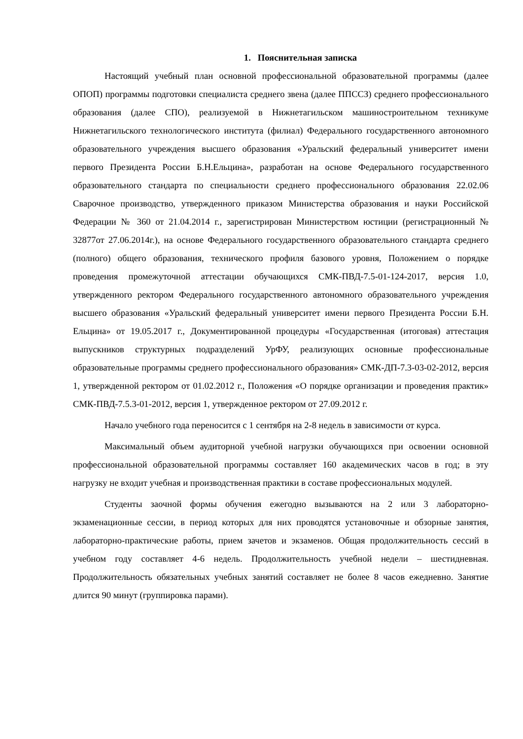1. Пояснительная записка
Настоящий учебный план основной профессиональной образовательной программы (далее ОПОП) программы подготовки специалиста среднего звена (далее ППССЗ) среднего профессионального образования (далее СПО), реализуемой в Нижнетагильском машиностроительном техникуме Нижнетагильского технологического института (филиал) Федерального государственного автономного образовательного учреждения высшего образования «Уральский федеральный университет имени первого Президента России Б.Н.Ельцина», разработан на основе Федерального государственного образовательного стандарта по специальности среднего профессионального образования 22.02.06 Сварочное производство, утвержденного приказом Министерства образования и науки Российской Федерации № 360 от 21.04.2014 г., зарегистрирован Министерством юстиции (регистрационный № 32877от 27.06.2014г.), на основе Федерального государственного образовательного стандарта среднего (полного) общего образования, технического профиля базового уровня, Положением о порядке проведения промежуточной аттестации обучающихся СМК-ПВД-7.5-01-124-2017, версия 1.0, утвержденного ректором Федерального государственного автономного образовательного учреждения высшего образования «Уральский федеральный университет имени первого Президента России Б.Н. Ельцина» от 19.05.2017 г., Документированной процедуры «Государственная (итоговая) аттестация выпускников структурных подразделений УрФУ, реализующих основные профессиональные образовательные программы среднего профессионального образования» СМК-ДП-7.3-03-02-2012, версия 1, утвержденной ректором от 01.02.2012 г., Положения «О порядке организации и проведения практик» СМК-ПВД-7.5.3-01-2012, версия 1, утвержденное ректором от 27.09.2012 г.
Начало учебного года переносится с 1 сентября на 2-8 недель в зависимости от курса.
Максимальный объем аудиторной учебной нагрузки обучающихся при освоении основной профессиональной образовательной программы составляет 160 академических часов в год; в эту нагрузку не входит учебная и производственная практики в составе профессиональных модулей.
Студенты заочной формы обучения ежегодно вызываются на 2 или 3 лабораторно-экзаменационные сессии, в период которых для них проводятся установочные и обзорные занятия, лабораторно-практические работы, прием зачетов и экзаменов. Общая продолжительность сессий в учебном году составляет 4-6 недель. Продолжительность учебной недели – шестидневная. Продолжительность обязательных учебных занятий составляет не более 8 часов ежедневно. Занятие длится 90 минут (группировка парами).